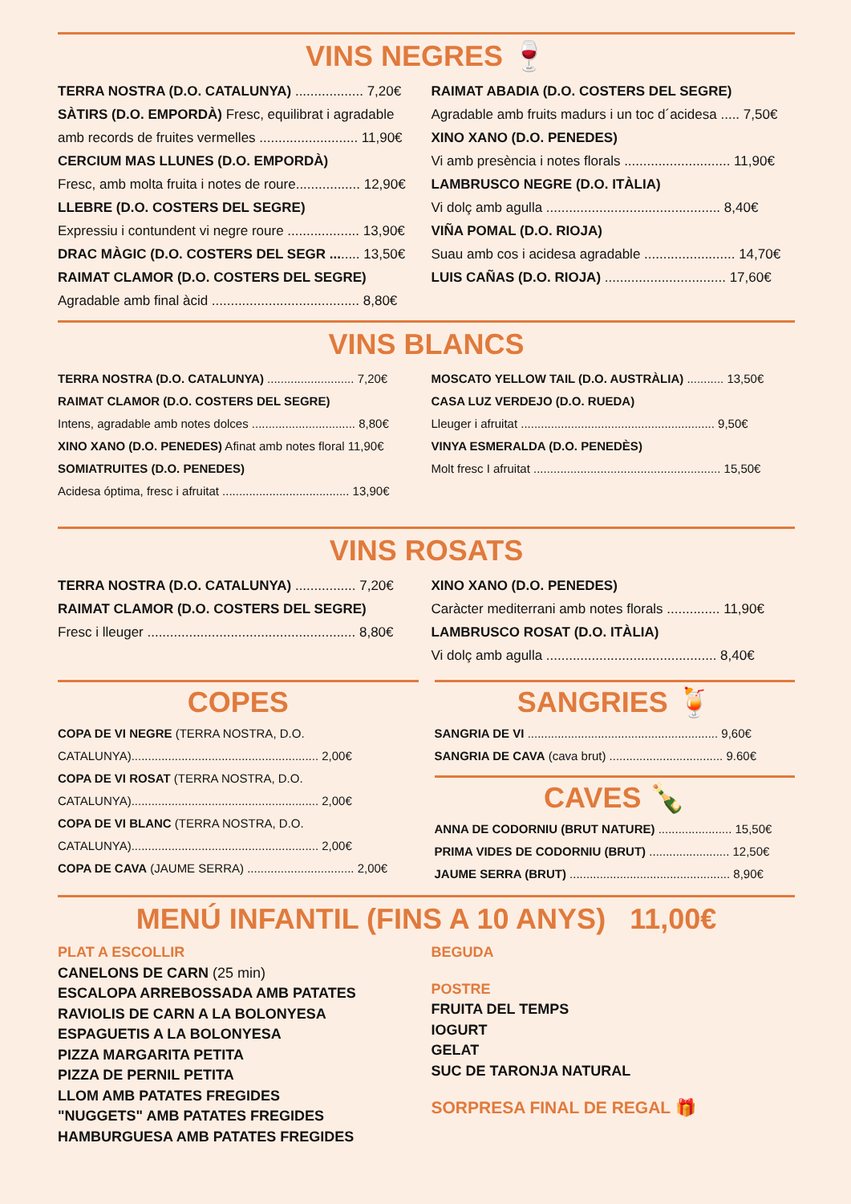VINS NEGRES 🍷
TERRA NOSTRA (D.O. CATALUNYA) .................. 7,20€
SÀTIRS (D.O. EMPORDÀ) Fresc, equilibrat i agradable amb records de fruites vermelles .......................... 11,90€
CERCIUM MAS LLUNES (D.O. EMPORDÀ)
Fresc, amb molta fruita i notes de roure................. 12,90€
LLEBRE (D.O. COSTERS DEL SEGRE)
Expressiu i contundent vi negre roure ................... 13,90€
DRAC MÀGIC (D.O. COSTERS DEL SEGR ........ 13,50€
RAIMAT CLAMOR (D.O. COSTERS DEL SEGRE)
Agradable amb final àcid ....................................... 8,80€
RAIMAT ABADIA (D.O. COSTERS DEL SEGRE)
Agradable amb fruits madurs i un toc d´acidesa ..... 7,50€
XINO XANO (D.O. PENEDES)
Vi amb presència i notes florals ............................ 11,90€
LAMBRUSCO NEGRE (D.O. ITÀLIA)
Vi dolç amb agulla .............................................. 8,40€
VIÑA POMAL (D.O. RIOJA)
Suau amb cos i acidesa agradable ........................ 14,70€
LUIS CAÑAS (D.O. RIOJA) ................................ 17,60€
VINS BLANCS
TERRA NOSTRA (D.O. CATALUNYA) .......................... 7,20€
RAIMAT CLAMOR (D.O. COSTERS DEL SEGRE)
Intens, agradable amb notes dolces ............................... 8,80€
XINO XANO (D.O. PENEDES) Afinat amb notes floral 11,90€
SOMIATRUITES (D.O. PENEDES)
Acidesa óptima, fresc i afruitat ...................................... 13,90€
MOSCATO YELLOW TAIL (D.O. AUSTRÀLIA) ........... 13,50€
CASA LUZ VERDEJO (D.O. RUEDA)
Lleuger i afruitat .......................................................... 9,50€
VINYA ESMERALDA (D.O. PENEDÈS)
Molt fresc I afruitat ........................................................ 15,50€
VINS ROSATS
TERRA NOSTRA (D.O. CATALUNYA) ................ 7,20€
RAIMAT CLAMOR (D.O. COSTERS DEL SEGRE)
Fresc i lleuger ....................................................... 8,80€
XINO XANO (D.O. PENEDES)
Caràcter mediterrani amb notes florals .............. 11,90€
LAMBRUSCO ROSAT (D.O. ITÀLIA)
Vi dolç amb agulla ............................................. 8,40€
COPES
COPA DE VI NEGRE (TERRA NOSTRA, D.O. CATALUNYA)........................................................ 2,00€
COPA DE VI ROSAT (TERRA NOSTRA, D.O. CATALUNYA)........................................................ 2,00€
COPA DE VI BLANC (TERRA NOSTRA, D.O. CATALUNYA)........................................................ 2,00€
COPA DE CAVA (JAUME SERRA) ................................ 2,00€
SANGRIES 🍹
SANGRIA DE VI ......................................................... 9,60€
SANGRIA DE CAVA (cava brut) .................................. 9.60€
CAVES 🍾
ANNA DE CODORNIU (BRUT NATURE) ...................... 15,50€
PRIMA VIDES DE CODORNIU (BRUT) ........................ 12,50€
JAUME SERRA (BRUT) ................................................ 8,90€
MENÚ INFANTIL (FINS A 10 ANYS) 11,00€
PLAT A ESCOLLIR
CANELONS DE CARN (25 min)
ESCALOPA ARREBOSSADA AMB PATATES
RAVIOLIS DE CARN A LA BOLONYESA
ESPAGUETIS A LA BOLONYESA
PIZZA MARGARITA PETITA
PIZZA DE PERNIL PETITA
LLOM AMB PATATES FREGIDES
"NUGGETS" AMB PATATES FREGIDES
HAMBURGUESA AMB PATATES FREGIDES
BEGUDA
POSTRE
FRUITA DEL TEMPS
IOGURT
GELAT
SUC DE TARONJA NATURAL
SORPRESA FINAL DE REGAL 🎁